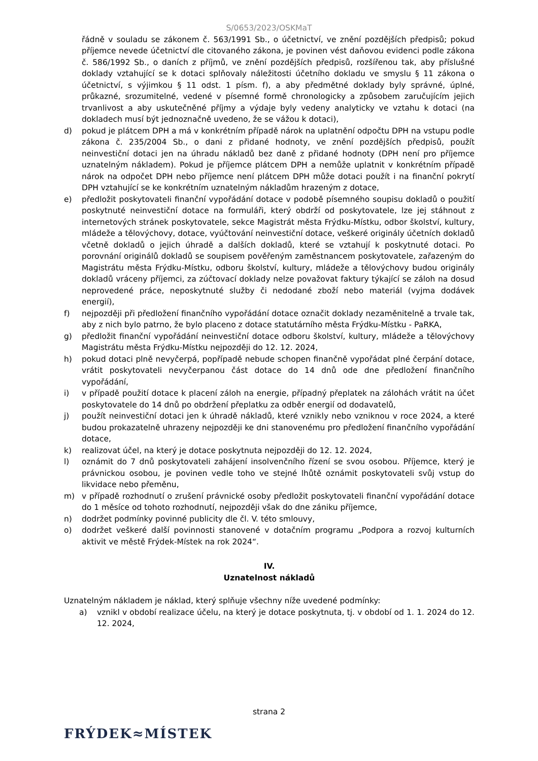S/0653/2023/OSKMaT
řádně v souladu se zákonem č. 563/1991 Sb., o účetnictví, ve znění pozdějších předpisů; pokud příjemce nevede účetnictví dle citovaného zákona, je povinen vést daňovou evidenci podle zákona č. 586/1992 Sb., o daních z příjmů, ve znění pozdějších předpisů, rozšířenou tak, aby příslušné doklady vztahující se k dotaci splňovaly náležitosti účetního dokladu ve smyslu § 11 zákona o účetnictví, s výjimkou § 11 odst. 1 písm. f), a aby předmětné doklady byly správné, úplné, průkazné, srozumitelné, vedené v písemné formě chronologicky a způsobem zaručujícím jejich trvanlivost a aby uskutečněné příjmy a výdaje byly vedeny analyticky ve vztahu k dotaci (na dokladech musí být jednoznačně uvedeno, že se vážou k dotaci),
d) pokud je plátcem DPH a má v konkrétním případě nárok na uplatnění odpočtu DPH na vstupu podle zákona č. 235/2004 Sb., o dani z přidané hodnoty, ve znění pozdějších předpisů, použít neinvestiční dotaci jen na úhradu nákladů bez daně z přidané hodnoty (DPH není pro příjemce uznatelným nákladem). Pokud je příjemce plátcem DPH a nemůže uplatnit v konkrétním případě nárok na odpočet DPH nebo příjemce není plátcem DPH může dotaci použít i na finanční pokrytí DPH vztahující se ke konkrétním uznatelným nákladům hrazeným z dotace,
e) předložit poskytovateli finanční vypořádání dotace v podobě písemného soupisu dokladů o použití poskytnuté neinvestiční dotace na formuláři, který obdrží od poskytovatele, lze jej stáhnout z internetových stránek poskytovatele, sekce Magistrát města Frýdku-Místku, odbor školství, kultury, mládeže a tělovýchovy, dotace, vyúčtování neinvestiční dotace, veškeré originály účetních dokladů včetně dokladů o jejich úhradě a dalších dokladů, které se vztahují k poskytnuté dotaci. Po porovnání originálů dokladů se soupisem pověřeným zaměstnancem poskytovatele, zařazeným do Magistrátu města Frýdku-Místku, odboru školství, kultury, mládeže a tělovýchovy budou originály dokladů vráceny příjemci, za zúčtovací doklady nelze považovat faktury týkající se záloh na dosud neprovedené práce, neposkytnuté služby či nedodané zboží nebo materiál (vyjma dodávek energií),
f) nejpozději při předložení finančního vypořádání dotace označit doklady nezaměnitelně a trvale tak, aby z nich bylo patrno, že bylo placeno z dotace statutárního města Frýdku-Místku - PaRKA,
g) předložit finanční vypořádání neinvestiční dotace odboru školství, kultury, mládeže a tělovýchovy Magistrátu města Frýdku-Místku nejpozději do 12. 12. 2024,
h) pokud dotaci plně nevyčerpá, popřípadě nebude schopen finančně vypořádat plné čerpání dotace, vrátit poskytovateli nevyčerpanou část dotace do 14 dnů ode dne předložení finančního vypořádání,
i) v případě použití dotace k placení záloh na energie, případný přeplatek na zálohách vrátit na účet poskytovatele do 14 dnů po obdržení přeplatku za odběr energií od dodavatelů,
j) použít neinvestiční dotaci jen k úhradě nákladů, které vznikly nebo vzniknou v roce 2024, a které budou prokazatelně uhrazeny nejpozději ke dni stanovenému pro předložení finančního vypořádání dotace,
k) realizovat účel, na který je dotace poskytnuta nejpozději do 12. 12. 2024,
l) oznámit do 7 dnů poskytovateli zahájení insolvenčního řízení se svou osobou. Příjemce, který je právnickou osobou, je povinen vedle toho ve stejné lhůtě oznámit poskytovateli svůj vstup do likvidace nebo přeměnu,
m) v případě rozhodnutí o zrušení právnické osoby předložit poskytovateli finanční vypořádání dotace do 1 měsíce od tohoto rozhodnutí, nejpozději však do dne zániku příjemce,
n) dodržet podmínky povinné publicity dle čl. V. této smlouvy,
o) dodržet veškeré další povinnosti stanovené v dotačním programu „Podpora a rozvoj kulturních aktivit ve městě Frýdek-Místek na rok 2024“.
IV.
Uznatelnost nákladů
Uznatelným nákladem je náklad, který splňuje všechny níže uvedené podmínky:
a) vznikl v období realizace účelu, na který je dotace poskytnuta, tj. v období od 1. 1. 2024 do 12. 12. 2024,
strana 2
FRÝDEK≈MÍSTEK